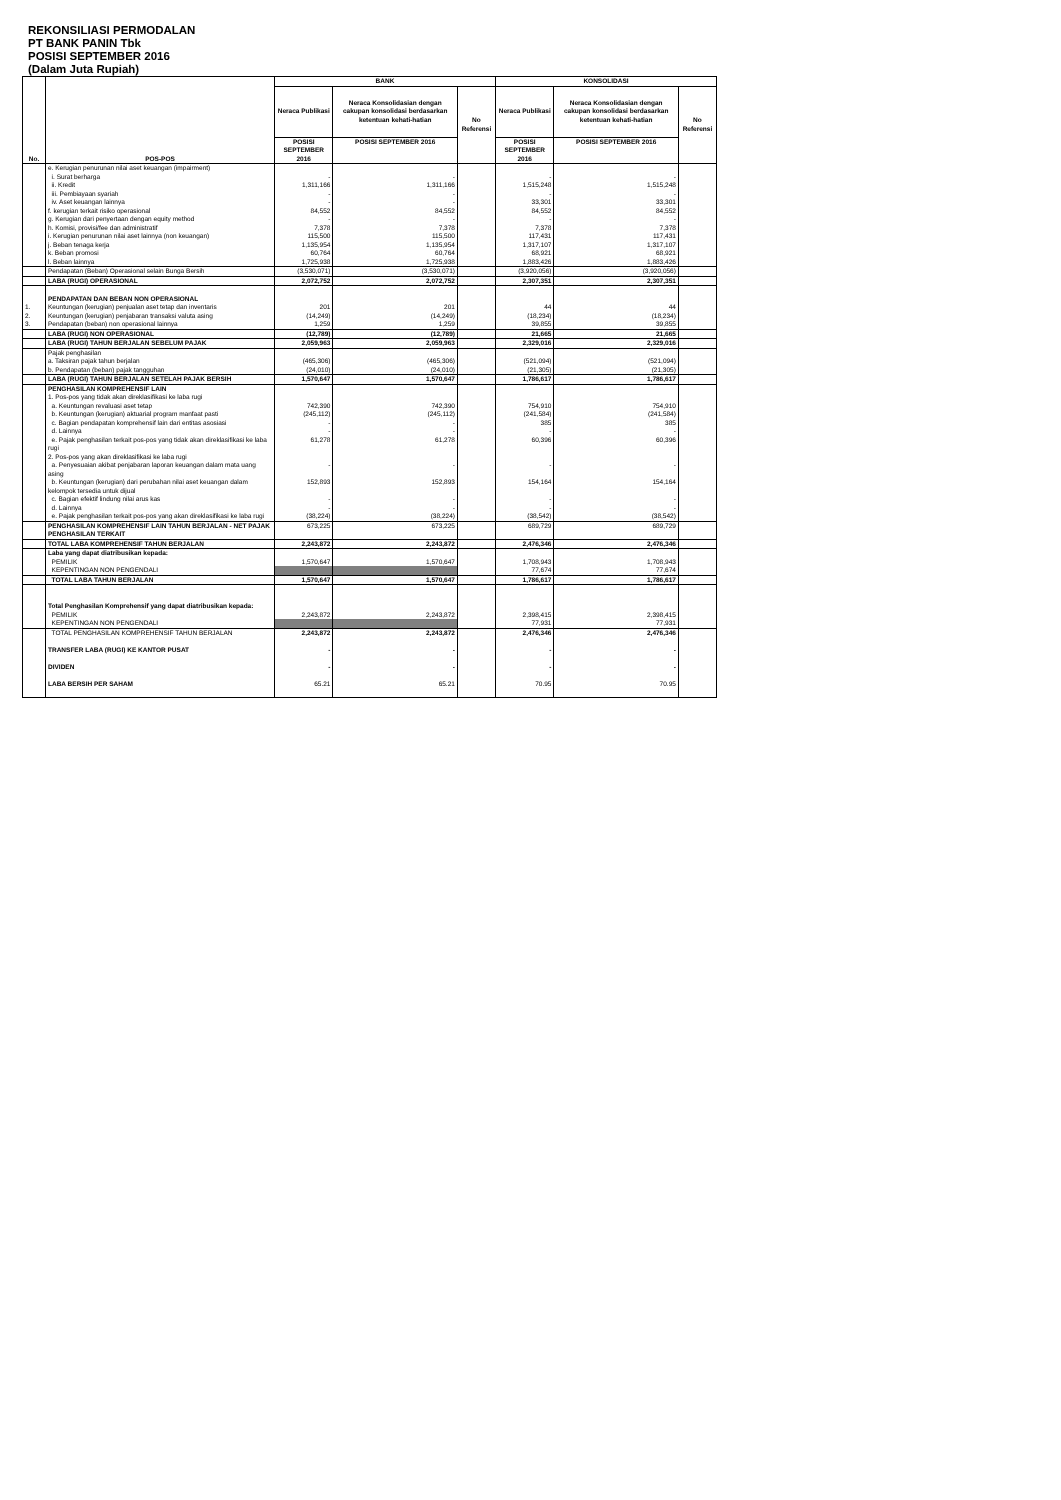REKONSILIASI PERMODALAN
PT BANK PANIN Tbk
POSISI SEPTEMBER 2016
(Dalam Juta Rupiah)
| No. | POS-POS | BANK | | | KONSOLIDASI | | |
| --- | --- | --- | --- | --- | --- | --- | --- |
| | | Neraca Publikasi | Neraca Konsolidasian dengan cakupan konsolidasi berdasarkan ketentuan kehati-hatian | No Referensi | Neraca Publikasi | Neraca Konsolidasian dengan cakupan konsolidasi berdasarkan ketentuan kehati-hatian | No Referensi |
| | | POSISI SEPTEMBER 2016 | POSISI SEPTEMBER 2016 | | POSISI SEPTEMBER 2016 | POSISI SEPTEMBER 2016 | |
| | e. Kerugian penurunan nilai aset keuangan (impairment) | | | | | | |
| | i. Surat berharga | - | - | | - | - | |
| | ii. Kredit | 1,311,166 | 1,311,166 | | 1,515,248 | 1,515,248 | |
| | iii. Pembiayaan syariah | - | - | | - | - | |
| | iv. Aset keuangan lainnya | - | - | | 33,301 | 33,301 | |
| | f. kerugian terkait risiko operasional | 84,552 | 84,552 | | 84,552 | 84,552 | |
| | g. Kerugian dari penyertaan dengan equity method | - | - | | - | - | |
| | h. Komisi, provisi/fee dan administratif | 7,378 | 7,378 | | 7,378 | 7,378 | |
| | i. Kerugian penurunan nilai aset lainnya (non keuangan) | 115,500 | 115,500 | | 117,431 | 117,431 | |
| | j. Beban tenaga kerja | 1,135,954 | 1,135,954 | | 1,317,107 | 1,317,107 | |
| | k. Beban promosi | 60,764 | 60,764 | | 68,921 | 68,921 | |
| | l. Beban lainnya | 1,725,938 | 1,725,938 | | 1,883,426 | 1,883,426 | |
| | Pendapatan (Beban) Operasional selain Bunga Bersih | (3,530,071) | (3,530,071) | | (3,920,056) | (3,920,056) | |
| | LABA (RUGI) OPERASIONAL | 2,072,752 | 2,072,752 | | 2,307,351 | 2,307,351 | |
| | PENDAPATAN DAN BEBAN NON OPERASIONAL | | | | | | |
| 1. | Keuntungan (kerugian) penjualan aset tetap dan inventaris | 201 | 201 | | 44 | 44 | |
| 2. | Keuntungan (kerugian) penjabaran transaksi valuta asing | (14,249) | (14,249) | | (18,234) | (18,234) | |
| 3. | Pendapatan (beban) non operasional lainnya | 1,259 | 1,259 | | 39,855 | 39,855 | |
| | LABA (RUGI) NON OPERASIONAL | (12,789) | (12,789) | | 21,665 | 21,665 | |
| | LABA (RUGI) TAHUN BERJALAN SEBELUM PAJAK | 2,059,963 | 2,059,963 | | 2,329,016 | 2,329,016 | |
| | Pajak penghasilan | | | | | | |
| | a. Taksiran pajak tahun berjalan | (465,306) | (465,306) | | (521,094) | (521,094) | |
| | b. Pendapatan (beban) pajak tangguhan | (24,010) | (24,010) | | (21,305) | (21,305) | |
| | LABA (RUGI) TAHUN BERJALAN SETELAH PAJAK BERSIH | 1,570,647 | 1,570,647 | | 1,786,617 | 1,786,617 | |
| | PENGHASILAN KOMPREHENSIF LAIN | | | | | | |
| | 1. Pos-pos yang tidak akan direklasifikasi ke laba rugi | | | | | | |
| | a. Keuntungan revaluasi aset tetap | 742,390 | 742,390 | | 754,910 | 754,910 | |
| | b. Keuntungan (kerugian) aktuarial program manfaat pasti | (245,112) | (245,112) | | (241,584) | (241,584) | |
| | c. Bagian pendapatan komprehensif lain dari entitas asosiasi | - | - | | 385 | 385 | |
| | d. Lainnya | - | - | | - | - | |
| | e. Pajak penghasilan terkait pos-pos yang tidak akan direklasifikasi ke laba rugi | 61,278 | 61,278 | | 60,396 | 60,396 | |
| | 2. Pos-pos yang akan direklasifikasi ke laba rugi | | | | | | |
| | a. Penyesuaian akibat penjabaran laporan keuangan dalam mata uang asing | - | - | | - | - | |
| | b. Keuntungan (kerugian) dari perubahan nilai aset keuangan dalam kelompok tersedia untuk dijual | 152,893 | 152,893 | | 154,164 | 154,164 | |
| | c. Bagian efektif lindung nilai arus kas | - | - | | - | - | |
| | d. Lainnya | - | - | | - | - | |
| | e. Pajak penghasilan terkait pos-pos yang akan direklasifikasi ke laba rugi | (38,224) | (38,224) | | (38,542) | (38,542) | |
| | PENGHASILAN KOMPREHENSIF LAIN TAHUN BERJALAN - NET PAJAK PENGHASILAN TERKAIT | 673,225 | 673,225 | | 689,729 | 689,729 | |
| | TOTAL LABA KOMPREHENSIF TAHUN BERJALAN | 2,243,872 | 2,243,872 | | 2,476,346 | 2,476,346 | |
| | Laba yang dapat diatribusikan kepada: | | | | | | |
| | PEMILIK | 1,570,647 | 1,570,647 | | 1,708,943 | 1,708,943 | |
| | KEPENTINGAN NON PENGENDALI | | | | 77,674 | 77,674 | |
| | TOTAL LABA TAHUN BERJALAN | 1,570,647 | 1,570,647 | | 1,786,617 | 1,786,617 | |
| | Total Penghasilan Komprehensif yang dapat diatribusikan kepada: | | | | | | |
| | PEMILIK | 2,243,872 | 2,243,872 | | 2,398,415 | 2,398,415 | |
| | KEPENTINGAN NON PENGENDALI | | | | 77,931 | 77,931 | |
| | TOTAL PENGHASILAN KOMPREHENSIF TAHUN BERJALAN | 2,243,872 | 2,243,872 | | 2,476,346 | 2,476,346 | |
| | TRANSFER LABA (RUGI) KE KANTOR PUSAT | - | - | | - | - | |
| | DIVIDEN | - | - | | - | - | |
| | LABA BERSIH PER SAHAM | 65.21 | 65.21 | | 70.95 | 70.95 | |